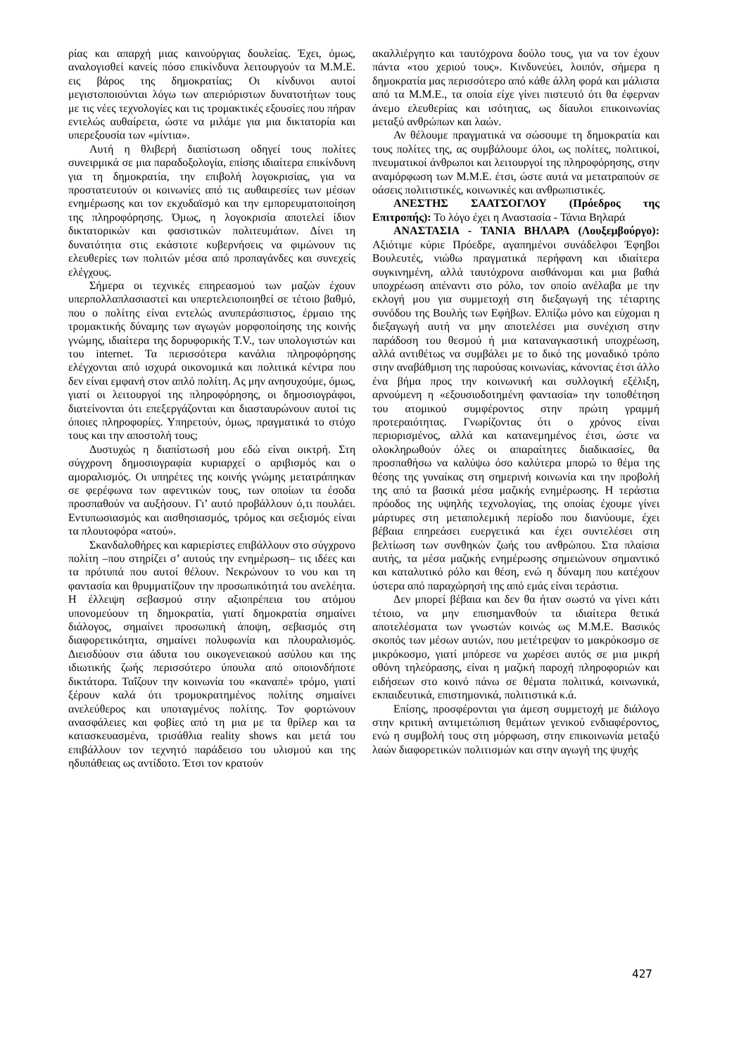ρίας και απαρχή μιας καινούργιας δουλείας. Έχει, όμως, αναλογισθεί κανείς πόσο επικίνδυνα λειτουργούν τα Μ.Μ.Ε. εις βάρος της δημοκρατίας; Οι κίνδυνοι αυτοί μεγιστοποιούνται λόγω των απεριόριστων δυνατοτήτων τους με τις νέες τεχνολογίες και τις τρομακτικές εξουσίες που πήραν εντελώς αυθαίρετα, ώστε να μιλάμε για μια δικτατορία και υπερεξουσία των «μίντια».
Αυτή η θλιβερή διαπίστωση οδηγεί τους πολίτες συνειρμικά σε μια παραδοξολογία, επίσης ιδιαίτερα επικίνδυνη για τη δημοκρατία, την επιβολή λογοκρισίας, για να προστατευτούν οι κοινωνίες από τις αυθαιρεσίες των μέσων ενημέρωσης και τον εκχυδαϊσμό και την εμπορευματοποίηση της πληροφόρησης. Όμως, η λογοκρισία αποτελεί ίδιον δικτατορικών και φασιστικών πολιτευμάτων. Δίνει τη δυνατότητα στις εκάστοτε κυβερνήσεις να φιμώνουν τις ελευθερίες των πολιτών μέσα από προπαγάνδες και συνεχείς ελέγχους.
Σήμερα οι τεχνικές επηρεασμού των μαζών έχουν υπερπολλαπλασιαστεί και υπερτελειοποιηθεί σε τέτοιο βαθμό, που ο πολίτης είναι εντελώς ανυπεράσπιστος, έρμαιο της τρομακτικής δύναμης των αγωγών μορφοποίησης της κοινής γνώμης, ιδιαίτερα της δορυφορικής T.V., των υπολογιστών και του internet. Τα περισσότερα κανάλια πληροφόρησης ελέγχονται από ισχυρά οικονομικά και πολιτικά κέντρα που δεν είναι εμφανή στον απλό πολίτη. Ας μην ανησυχούμε, όμως, γιατί οι λειτουργοί της πληροφόρησης, οι δημοσιογράφοι, διατείνονται ότι επεξεργάζονται και διασταυρώνουν αυτοί τις όποιες πληροφορίες. Υπηρετούν, όμως, πραγματικά το στόχο τους και την αποστολή τους;
Δυστυχώς η διαπίστωσή μου εδώ είναι οικτρή. Στη σύγχρονη δημοσιογραφία κυριαρχεί ο αριβισμός και ο αμοραλισμός. Οι υπηρέτες της κοινής γνώμης μετατράπηκαν σε φερέφωνα των αφεντικών τους, των οποίων τα έσοδα προσπαθούν να αυξήσουν. Γι’ αυτό προβάλλουν ό,τι πουλάει. Εντυπωσιασμός και αισθησιασμός, τρόμος και σεξισμός είναι τα πλουτοφόρα «ατού».
Σκανδαλοθήρες και καριερίστες επιβάλλουν στο σύγχρονο πολίτη –που στηρίζει σ’ αυτούς την ενημέρωση– τις ιδέες και τα πρότυπά που αυτοί θέλουν. Νεκρώνουν το νου και τη φαντασία και θρυμματίζουν την προσωπικότητά του ανελέητα. Η έλλειψη σεβασμού στην αξιοπρέπεια του ατόμου υπονομεύουν τη δημοκρατία, γιατί δημοκρατία σημαίνει διάλογος, σημαίνει προσωπική άποψη, σεβασμός στη διαφορετικότητα, σημαίνει πολυφωνία και πλουραλισμός. Διεισδύουν στα άδυτα του οικογενειακού ασύλου και της ιδιωτικής ζωής περισσότερο ύπουλα από οποιονδήποτε δικτάτορα. Ταΐζουν την κοινωνία του «καναπέ» τρόμο, γιατί ξέρουν καλά ότι τρομοκρατημένος πολίτης σημαίνει ανελεύθερος και υποταγμένος πολίτης. Τον φορτώνουν ανασφάλειες και φοβίες από τη μια με τα θρίλερ και τα κατασκευασμένα, τρισάθλια reality shows και μετά του επιβάλλουν τον τεχνητό παράδεισο του υλισμού και της ηδυπάθειας ως αντίδοτο. Έτσι τον κρατούν
ακαλλιέργητο και ταυτόχρονα δούλο τους, για να τον έχουν πάντα «του χεριού τους». Κινδυνεύει, λοιπόν, σήμερα η δημοκρατία μας περισσότερο από κάθε άλλη φορά και μάλιστα από τα Μ.Μ.Ε., τα οποία είχε γίνει πιστευτό ότι θα έφερναν άνεμο ελευθερίας και ισότητας, ως δίαυλοι επικοινωνίας μεταξύ ανθρώπων και λαών.
Αν θέλουμε πραγματικά να σώσουμε τη δημοκρατία και τους πολίτες της, ας συμβάλουμε όλοι, ως πολίτες, πολιτικοί, πνευματικοί άνθρωποι και λειτουργοί της πληροφόρησης, στην αναμόρφωση των Μ.Μ.Ε. έτσι, ώστε αυτά να μετατραπούν σε οάσεις πολιτιστικές, κοινωνικές και ανθρωπιστικές.
ΑΝΕΣΤΗΣ ΣΑΑΤΣΟΓΛΟΥ (Πρόεδρος της Επιτροπής): Το λόγο έχει η Αναστασία - Τάνια Βηλαρά
ΑΝΑΣΤΑΣΙΑ - ΤΑΝΙΑ ΒΗΛΑΡΑ (Λουξεμβούργο): Αξιότιμε κύριε Πρόεδρε, αγαπημένοι συνάδελφοι Έφηβοι Βουλευτές, νιώθω πραγματικά περήφανη και ιδιαίτερα συγκινημένη, αλλά ταυτόχρονα αισθάνομαι και μια βαθιά υποχρέωση απέναντι στο ρόλο, τον οποίο ανέλαβα με την εκλογή μου για συμμετοχή στη διεξαγωγή της τέταρτης συνόδου της Βουλής των Εφήβων. Ελπίζω μόνο και εύχομαι η διεξαγωγή αυτή να μην αποτελέσει μια συνέχιση στην παράδοση του θεσμού ή μια καταναγκαστική υποχρέωση, αλλά αντιθέτως να συμβάλει με το δικό της μοναδικό τρόπο στην αναβάθμιση της παρούσας κοινωνίας, κάνοντας έτσι άλλο ένα βήμα προς την κοινωνική και συλλογική εξέλιξη, αρνούμενη η «εξουσιοδοτημένη φαντασία» την τοποθέτηση του ατομικού συμφέροντος στην πρώτη γραμμή προτεραιότητας. Γνωρίζοντας ότι ο χρόνος είναι περιορισμένος, αλλά και κατανεμημένος έτσι, ώστε να ολοκληρωθούν όλες οι απαραίτητες διαδικασίες, θα προσπαθήσω να καλύψω όσο καλύτερα μπορώ το θέμα της θέσης της γυναίκας στη σημερινή κοινωνία και την προβολή της από τα βασικά μέσα μαζικής ενημέρωσης. Η τεράστια πρόοδος της υψηλής τεχνολογίας, της οποίας έχουμε γίνει μάρτυρες στη μεταπολεμική περίοδο που διανύουμε, έχει βέβαια επηρεάσει ευεργετικά και έχει συντελέσει στη βελτίωση των συνθηκών ζωής του ανθρώπου. Στα πλαίσια αυτής, τα μέσα μαζικής ενημέρωσης σημειώνουν σημαντικό και καταλυτικό ρόλο και θέση, ενώ η δύναμη που κατέχουν ύστερα από παραχώρησή της από εμάς είναι τεράστια.
Δεν μπορεί βέβαια και δεν θα ήταν σωστό να γίνει κάτι τέτοιο, να μην επισημανθούν τα ιδιαίτερα θετικά αποτελέσματα των γνωστών κοινώς ως Μ.Μ.Ε. Βασικός σκοπός των μέσων αυτών, που μετέτρεψαν το μακρόκοσμο σε μικρόκοσμο, γιατί μπόρεσε να χωρέσει αυτός σε μια μικρή οθόνη τηλεόρασης, είναι η μαζική παροχή πληροφοριών και ειδήσεων στο κοινό πάνω σε θέματα πολιτικά, κοινωνικά, εκπαιδευτικά, επιστημονικά, πολιτιστικά κ.ά.
Επίσης, προσφέρονται για άμεση συμμετοχή με διάλογο στην κριτική αντιμετώπιση θεμάτων γενικού ενδιαφέροντος, ενώ η συμβολή τους στη μόρφωση, στην επικοινωνία μεταξύ λαών διαφορετικών πολιτισμών και στην αγωγή της ψυχής
427